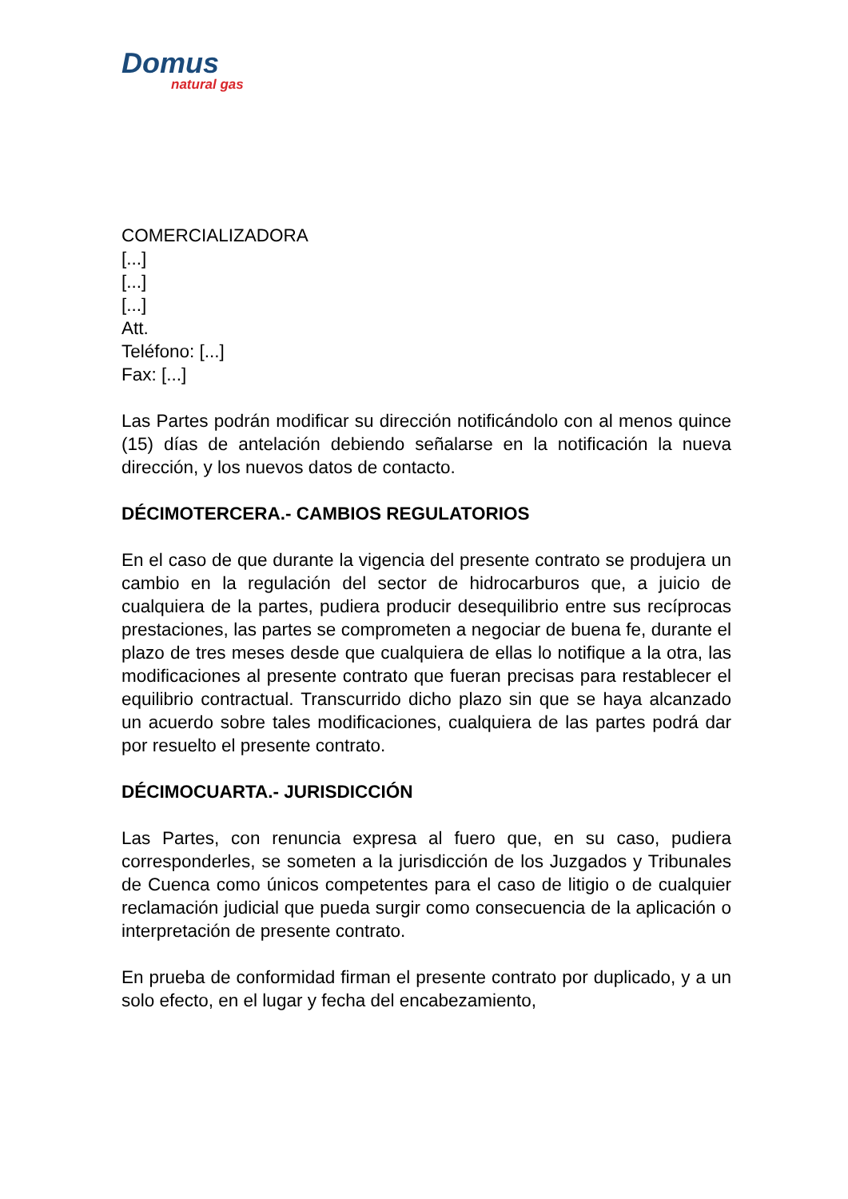Domus
natural gas
COMERCIALIZADORA
[...]
[...]
[...]
Att.
Teléfono: [...]
Fax: [...]
Las Partes podrán modificar su dirección notificándolo con al menos quince (15) días de antelación debiendo señalarse en la notificación la nueva dirección, y los nuevos datos de contacto.
DÉCIMOTERCERA.- CAMBIOS REGULATORIOS
En el caso de que durante la vigencia del presente contrato se produjera un cambio en la regulación del sector de hidrocarburos que, a juicio de cualquiera de la partes, pudiera producir desequilibrio entre sus recíprocas prestaciones, las partes se comprometen a negociar de buena fe, durante el plazo de tres meses desde que cualquiera de ellas lo notifique a la otra, las modificaciones al presente contrato que fueran precisas para restablecer el equilibrio contractual. Transcurrido dicho plazo sin que se haya alcanzado un acuerdo sobre tales modificaciones, cualquiera de las partes podrá dar por resuelto el presente contrato.
DÉCIMOCUARTA.- JURISDICCIÓN
Las Partes, con renuncia expresa al fuero que, en su caso, pudiera corresponderles, se someten a la jurisdicción de los Juzgados y Tribunales de Cuenca como únicos competentes para el caso de litigio o de cualquier reclamación judicial que pueda surgir como consecuencia de la aplicación o interpretación de presente contrato.
En prueba de conformidad firman el presente contrato por duplicado, y a un solo efecto, en el lugar y fecha del encabezamiento,